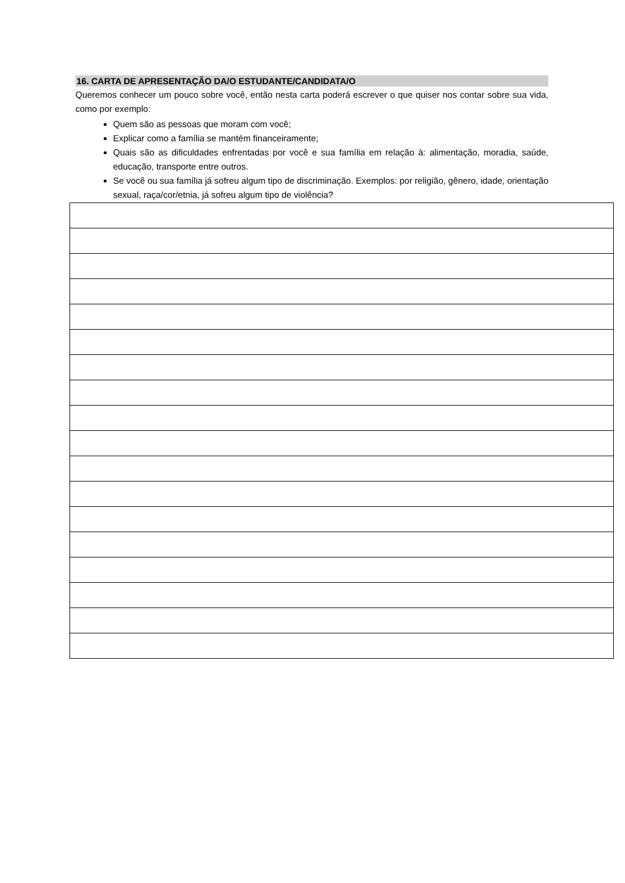16. CARTA DE APRESENTAÇÃO DA/O ESTUDANTE/CANDIDATA/O
Queremos conhecer um pouco sobre você, então nesta carta poderá escrever o que quiser nos contar sobre sua vida, como por exemplo:
Quem são as pessoas que moram com você;
Explicar como a família se mantém financeiramente;
Quais são as dificuldades enfrentadas por você e sua família em relação à: alimentação, moradia, saúde, educação, transporte entre outros.
Se você ou sua família já sofreu algum tipo de discriminação. Exemplos: por religião, gênero, idade, orientação sexual, raça/cor/etnia, já sofreu algum tipo de violência?